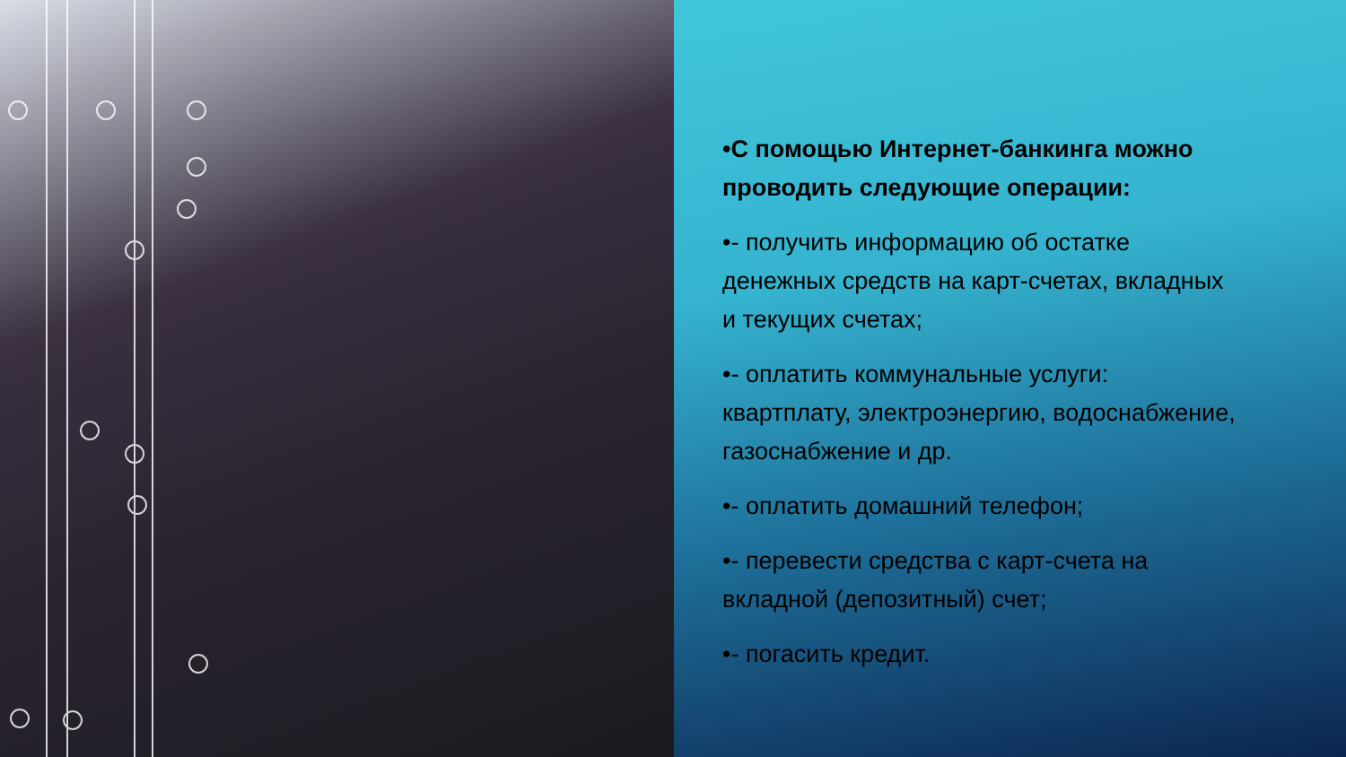•С помощью Интернет-банкинга можно проводить следующие операции:
•- получить информацию об остатке денежных средств на карт-счетах, вкладных и текущих счетах;
•- оплатить коммунальные услуги: квартплату, электроэнергию, водоснабжение, газоснабжение и др.
•- оплатить домашний телефон;
•- перевести средства с карт-счета на вкладной (депозитный) счет;
•- погасить кредит.